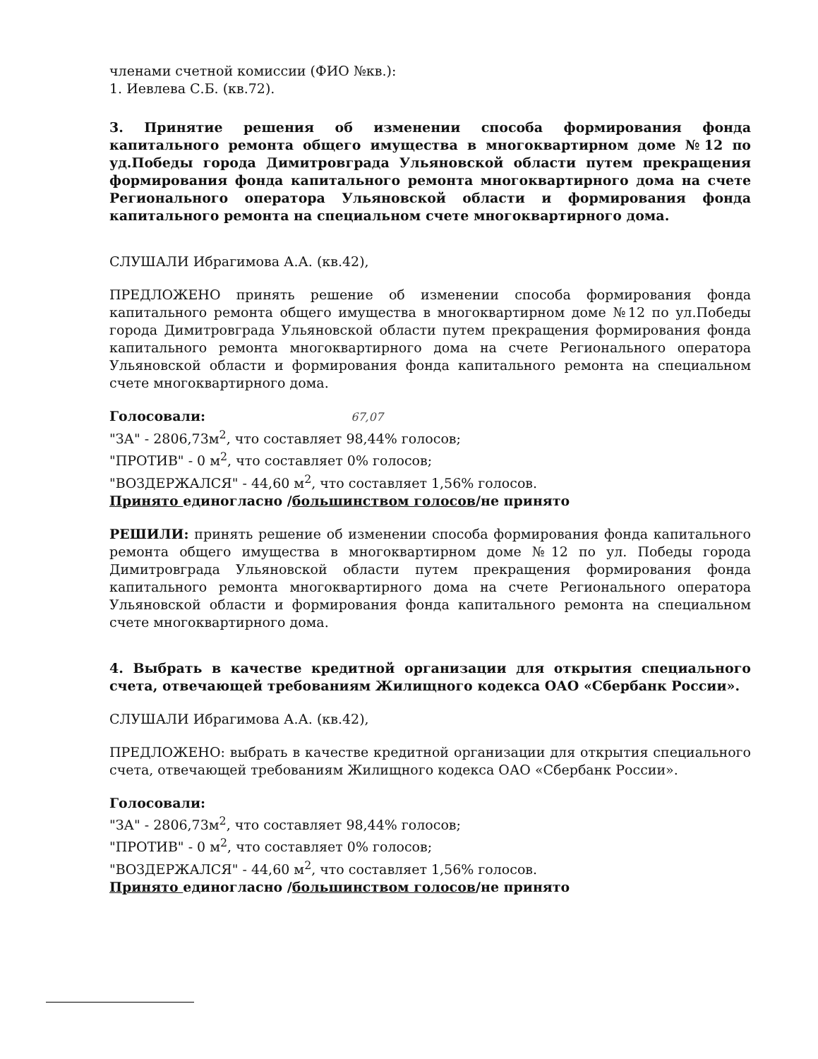членами счетной комиссии (ФИО №кв.):
1. Иевлева С.Б. (кв.72).
3. Принятие решения об изменении способа формирования фонда капитального ремонта общего имущества в многоквартирном доме №12 по уд.Победы города Димитровграда Ульяновской области путем прекращения формирования фонда капитального ремонта многоквартирного дома на счете Регионального оператора Ульяновской области и формирования фонда капитального ремонта на специальном счете многоквартирного дома.
СЛУШАЛИ Ибрагимова А.А. (кв.42),
ПРЕДЛОЖЕНО принять решение об изменении способа формирования фонда капитального ремонта общего имущества в многоквартирном доме №12 по ул.Победы города Димитровграда Ульяновской области путем прекращения формирования фонда капитального ремонта многоквартирного дома на счете Регионального оператора Ульяновской области и формирования фонда капитального ремонта на специальном счете многоквартирного дома.
Голосовали: 67,07
"ЗА" - 2806,73м<sup>2</sup>, что составляет 98,44% голосов;
"ПРОТИВ" - 0 м<sup>2</sup>, что составляет 0% голосов;
"ВОЗДЕРЖАЛСЯ" - 44,60 м<sup>2</sup>, что составляет 1,56% голосов.
Принято единогласно /большинством голосов/не принято
РЕШИЛИ: принять решение об изменении способа формирования фонда капитального ремонта общего имущества в многоквартирном доме №12 по ул. Победы города Димитровграда Ульяновской области путем прекращения формирования фонда капитального ремонта многоквартирного дома на счете Регионального оператора Ульяновской области и формирования фонда капитального ремонта на специальном счете многоквартирного дома.
4. Выбрать в качестве кредитной организации для открытия специального счета, отвечающей требованиям Жилищного кодекса ОАО «Сбербанк России».
СЛУШАЛИ Ибрагимова А.А. (кв.42),
ПРЕДЛОЖЕНО: выбрать в качестве кредитной организации для открытия специального счета, отвечающей требованиям Жилищного кодекса ОАО «Сбербанк России».
Голосовали:
"ЗА" - 2806,73м<sup>2</sup>, что составляет 98,44% голосов;
"ПРОТИВ" - 0 м<sup>2</sup>, что составляет 0% голосов;
"ВОЗДЕРЖАЛСЯ" - 44,60 м<sup>2</sup>, что составляет 1,56% голосов.
Принято единогласно /большинством голосов/не принято